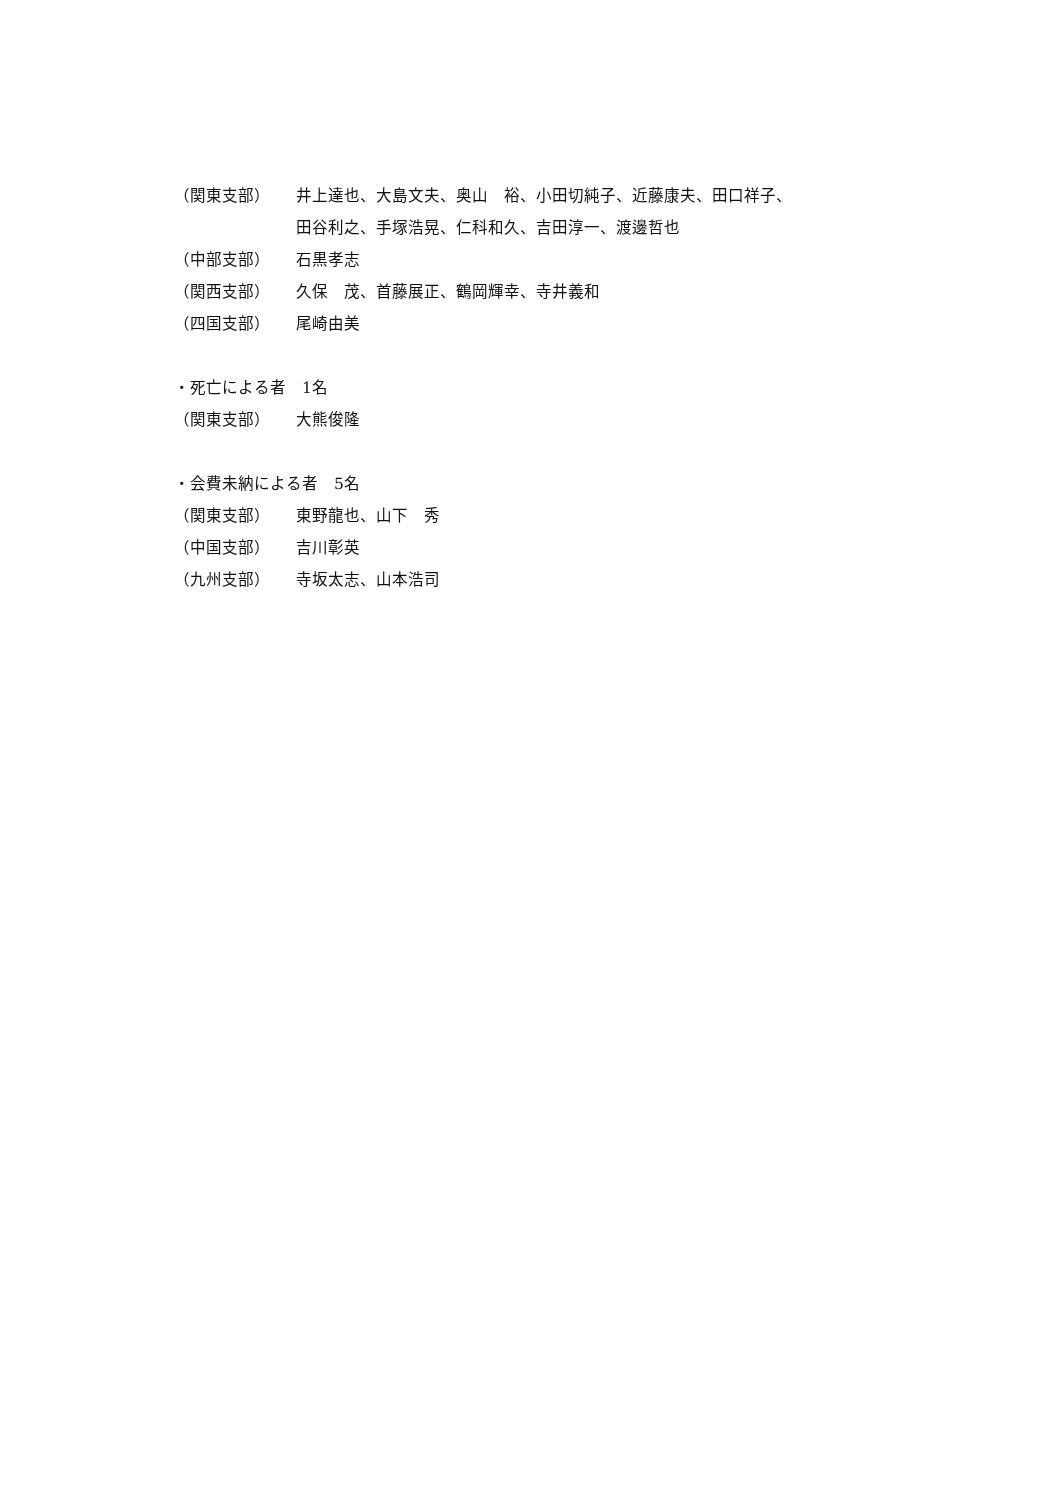（関東支部） 井上達也、大島文夫、奥山　裕、小田切純子、近藤康夫、田口祥子、
田谷利之、手塚浩晃、仁科和久、吉田淳一、渡邊哲也
（中部支部） 石黒孝志
（関西支部） 久保　茂、首藤展正、鶴岡輝幸、寺井義和
（四国支部） 尾崎由美
・死亡による者　1名
（関東支部） 大熊俊隆
・会費未納による者　5名
（関東支部） 東野龍也、山下　秀
（中国支部） 吉川彰英
（九州支部） 寺坂太志、山本浩司